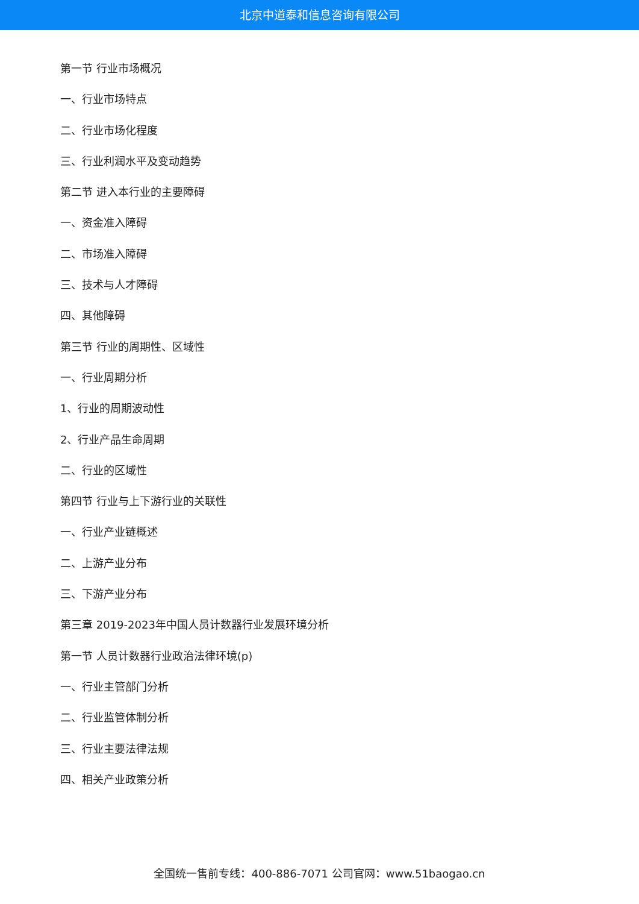北京中道泰和信息咨询有限公司
第一节 行业市场概况
一、行业市场特点
二、行业市场化程度
三、行业利润水平及变动趋势
第二节 进入本行业的主要障碍
一、资金准入障碍
二、市场准入障碍
三、技术与人才障碍
四、其他障碍
第三节 行业的周期性、区域性
一、行业周期分析
1、行业的周期波动性
2、行业产品生命周期
二、行业的区域性
第四节 行业与上下游行业的关联性
一、行业产业链概述
二、上游产业分布
三、下游产业分布
第三章 2019-2023年中国人员计数器行业发展环境分析
第一节 人员计数器行业政治法律环境(p)
一、行业主管部门分析
二、行业监管体制分析
三、行业主要法律法规
四、相关产业政策分析
全国统一售前专线：400-886-7071 公司官网：www.51baogao.cn